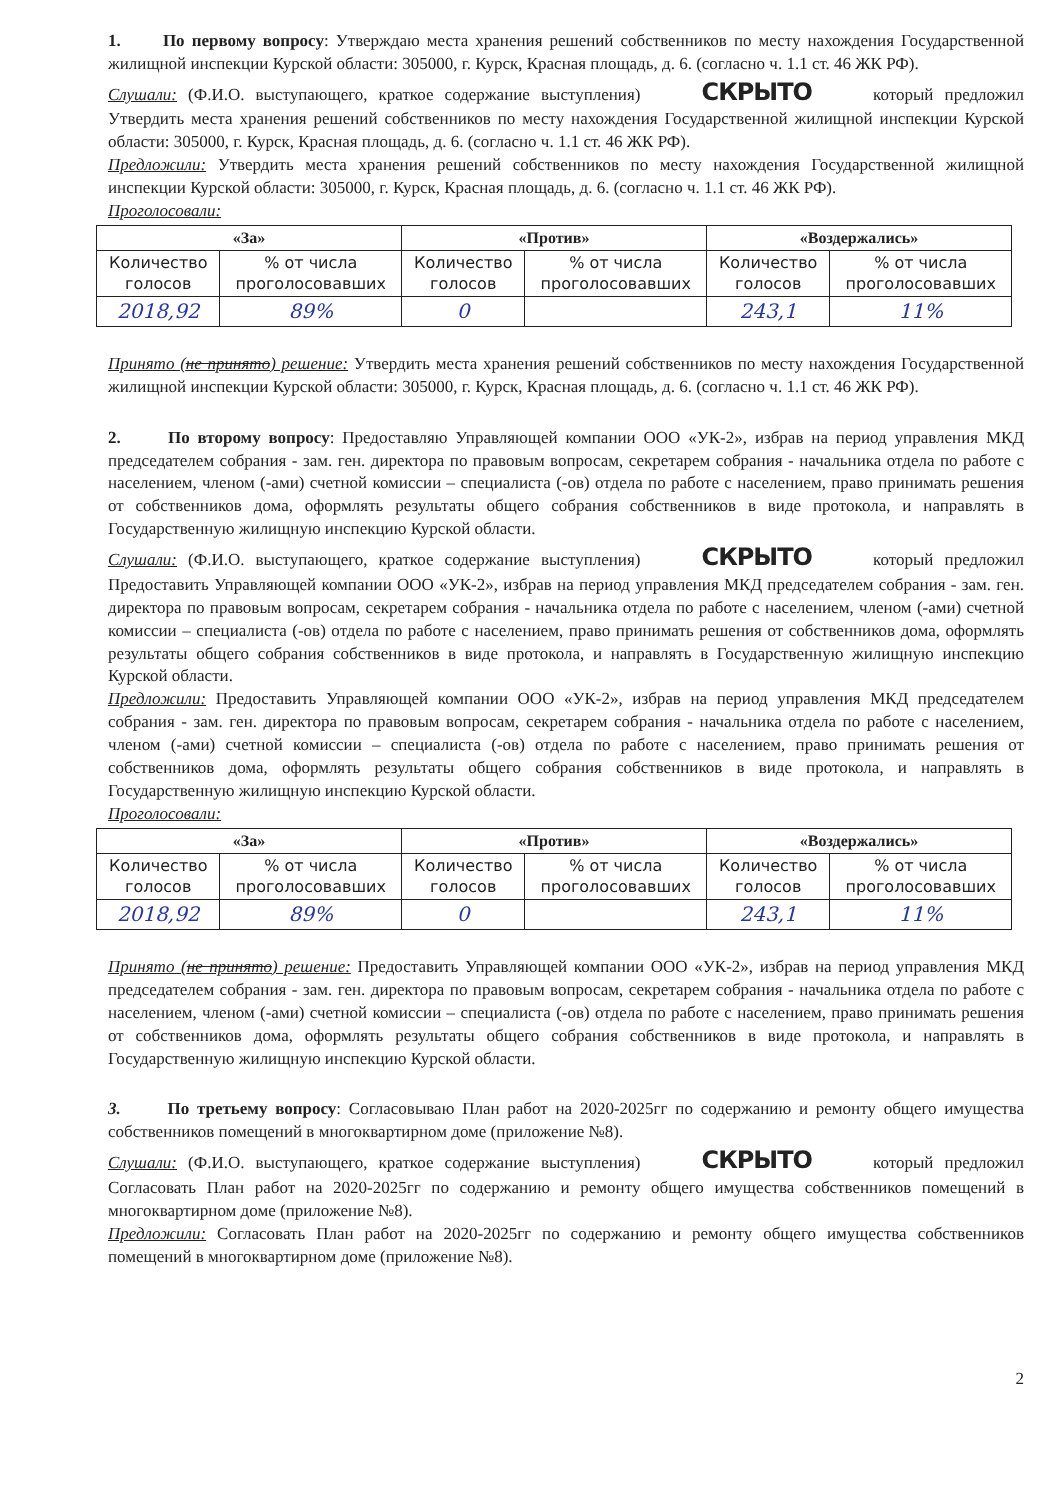1. По первому вопросу: Утверждаю места хранения решений собственников по месту нахождения Государственной жилищной инспекции Курской области: 305000, г. Курск, Красная площадь, д. 6. (согласно ч. 1.1 ст. 46 ЖК РФ).
Слушали: (Ф.И.О. выступающего, краткое содержание выступления) СКРЫТО который предложил Утвердить места хранения решений собственников по месту нахождения Государственной жилищной инспекции Курской области: 305000, г. Курск, Красная площадь, д. 6. (согласно ч. 1.1 ст. 46 ЖК РФ).
Предложили: Утвердить места хранения решений собственников по месту нахождения Государственной жилищной инспекции Курской области: 305000, г. Курск, Красная площадь, д. 6. (согласно ч. 1.1 ст. 46 ЖК РФ).
Проголосовали:
| «За» | | «Против» | | «Воздержались» | |
| --- | --- | --- | --- | --- | --- |
| Количество голосов | % от числа проголосовавших | Количество голосов | % от числа проголосовавших | Количество голосов | % от числа проголосовавших |
| 2018,92 | 89% | 0 | | 243,1 | 11% |
Принято (не принято) решение: Утвердить места хранения решений собственников по месту нахождения Государственной жилищной инспекции Курской области: 305000, г. Курск, Красная площадь, д. 6. (согласно ч. 1.1 ст. 46 ЖК РФ).
2. По второму вопросу: Предоставляю Управляющей компании ООО «УК-2», избрав на период управления МКД председателем собрания - зам. ген. директора по правовым вопросам, секретарем собрания - начальника отдела по работе с населением, членом (-ами) счетной комиссии – специалиста (-ов) отдела по работе с населением, право принимать решения от собственников дома, оформлять результаты общего собрания собственников в виде протокола, и направлять в Государственную жилищную инспекцию Курской области.
Слушали: (Ф.И.О. выступающего, краткое содержание выступления) СКРЫТО который предложил Предоставить Управляющей компании ООО «УК-2», избрав на период управления МКД председателем собрания - зам. ген. директора по правовым вопросам, секретарем собрания - начальника отдела по работе с населением, членом (-ами) счетной комиссии – специалиста (-ов) отдела по работе с населением, право принимать решения от собственников дома, оформлять результаты общего собрания собственников в виде протокола, и направлять в Государственную жилищную инспекцию Курской области.
Предложили: Предоставить Управляющей компании ООО «УК-2», избрав на период управления МКД председателем собрания - зам. ген. директора по правовым вопросам, секретарем собрания - начальника отдела по работе с населением, членом (-ами) счетной комиссии – специалиста (-ов) отдела по работе с населением, право принимать решения от собственников дома, оформлять результаты общего собрания собственников в виде протокола, и направлять в Государственную жилищную инспекцию Курской области.
Проголосовали:
| «За» | | «Против» | | «Воздержались» | |
| --- | --- | --- | --- | --- | --- |
| Количество голосов | % от числа проголосовавших | Количество голосов | % от числа проголосовавших | Количество голосов | % от числа проголосовавших |
| 2018,92 | 89% | 0 | | 243,1 | 11% |
Принято (не принято) решение: Предоставить Управляющей компании ООО «УК-2», избрав на период управления МКД председателем собрания - зам. ген. директора по правовым вопросам, секретарем собрания - начальника отдела по работе с населением, членом (-ами) счетной комиссии – специалиста (-ов) отдела по работе с населением, право принимать решения от собственников дома, оформлять результаты общего собрания собственников в виде протокола, и направлять в Государственную жилищную инспекцию Курской области.
3. По третьему вопросу: Согласовываю План работ на 2020-2025гг по содержанию и ремонту общего имущества собственников помещений в многоквартирном доме (приложение №8).
Слушали: (Ф.И.О. выступающего, краткое содержание выступления) СКРЫТО который предложил Согласовать План работ на 2020-2025гг по содержанию и ремонту общего имущества собственников помещений в многоквартирном доме (приложение №8).
Предложили: Согласовать План работ на 2020-2025гг по содержанию и ремонту общего имущества собственников помещений в многоквартирном доме (приложение №8).
2